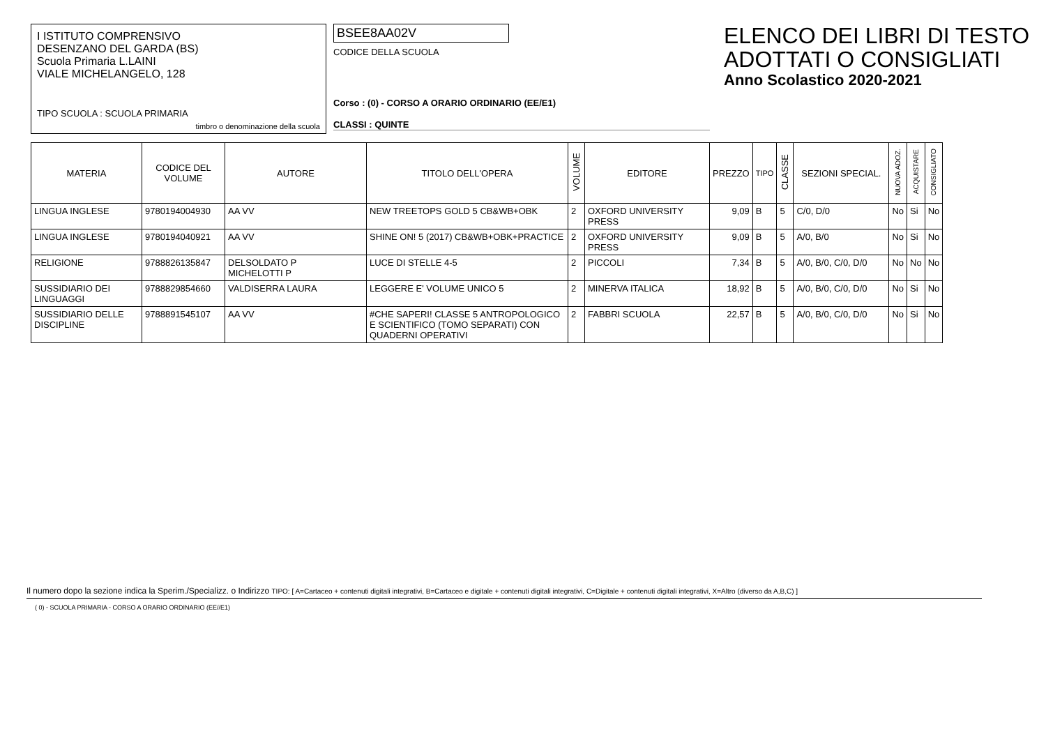I ISTITUTO COMPRENSIVO
DESENZANO DEL GARDA (BS)
Scuola Primaria L.LAINI
VIALE MICHELANGELO, 128
TIPO SCUOLA : SCUOLA PRIMARIA
timbro o denominazione della scuola
BSEE8AA02V
CODICE DELLA SCUOLA
Corso : (0) - CORSO A ORARIO ORDINARIO (EE/E1)
CLASSI : QUINTE
ELENCO DEI LIBRI DI TESTO
ADOTTATI O CONSIGLIATI
Anno Scolastico 2020-2021
| MATERIA | CODICE DEL VOLUME | AUTORE | TITOLO DELL'OPERA | VOLUME | EDITORE | PREZZO | TIPO | CLASSE | SEZIONI SPECIAL. | NUOVA ADOZ. | ACQUISTARE | CONSIGLIATO |
| --- | --- | --- | --- | --- | --- | --- | --- | --- | --- | --- | --- | --- |
| LINGUA INGLESE | 9780194004930 | AA VV | NEW TREETOPS GOLD 5 CB&WB+OBK | 2 | OXFORD UNIVERSITY PRESS | 9,09 | B | 5 | C/0, D/0 | No | Si | No |
| LINGUA INGLESE | 9780194040921 | AA VV | SHINE ON! 5 (2017) CB&WB+OBK+PRACTICE | 2 | OXFORD UNIVERSITY PRESS | 9,09 | B | 5 | A/0, B/0 | No | Si | No |
| RELIGIONE | 9788826135847 | DELSOLDATO P MICHELOTTI P | LUCE DI STELLE 4-5 | 2 | PICCOLI | 7,34 | B | 5 | A/0, B/0, C/0, D/0 | No | No | No |
| SUSSIDIARIO DEI LINGUAGGI | 9788829854660 | VALDISERRA LAURA | LEGGERE E' VOLUME UNICO 5 | 2 | MINERVA ITALICA | 18,92 | B | 5 | A/0, B/0, C/0, D/0 | No | Si | No |
| SUSSIDIARIO DELLE DISCIPLINE | 9788891545107 | AA VV | #CHE SAPERI! CLASSE 5 ANTROPOLOGICO E SCIENTIFICO (TOMO SEPARATI) CON QUADERNI OPERATIVI | 2 | FABBRI SCUOLA | 22,57 | B | 5 | A/0, B/0, C/0, D/0 | No | Si | No |
Il numero dopo la sezione indica la Sperim./Specializz. o Indirizzo TIPO: [ A=Cartaceo + contenuti digitali integrativi, B=Cartaceo e digitale + contenuti digitali integrativi, C=Digitale + contenuti digitali integrativi, X=Altro (diverso da A,B,C) ]
( 0) - SCUOLA PRIMARIA - CORSO A ORARIO ORDINARIO (EE//E1)